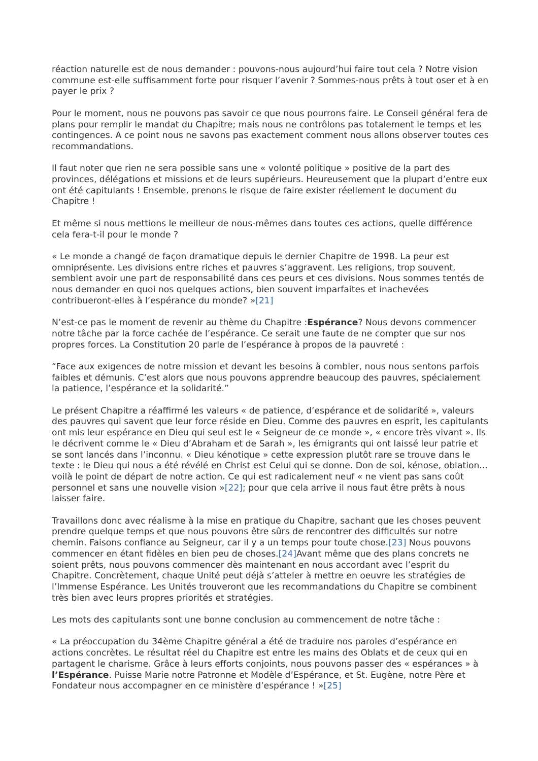réaction naturelle est de nous demander : pouvons-nous aujourd’hui faire tout cela ? Notre vision commune est-elle suffisamment forte pour risquer l’avenir ? Sommes-nous prêts à tout oser et à en payer le prix ?
Pour le moment, nous ne pouvons pas savoir ce que nous pourrons faire. Le Conseil général fera de plans pour remplir le mandat du Chapitre; mais nous ne contrôlons pas totalement le temps et les contingences. A ce point nous ne savons pas exactement comment nous allons observer toutes ces recommandations.
Il faut noter que rien ne sera possible sans une « volonté politique » positive de la part des provinces, délégations et missions et de leurs supérieurs. Heureusement que la plupart d’entre eux ont été capitulants ! Ensemble, prenons le risque de faire exister réellement le document du Chapitre !
Et même si nous mettions le meilleur de nous-mêmes dans toutes ces actions, quelle différence cela fera-t-il pour le monde ?
« Le monde a changé de façon dramatique depuis le dernier Chapitre de 1998. La peur est omniprésente. Les divisions entre riches et pauvres s’aggravent. Les religions, trop souvent, semblent avoir une part de responsabilité dans ces peurs et ces divisions. Nous sommes tentés de nous demander en quoi nos quelques actions, bien souvent imparfaites et inachevées contribueront-elles à l’espérance du monde? »[21]
N’est-ce pas le moment de revenir au thème du Chapitre :Espérance? Nous devons commencer notre tâche par la force cachée de l’espérance. Ce serait une faute de ne compter que sur nos propres forces. La Constitution 20 parle de l’espérance à propos de la pauvreté :
“Face aux exigences de notre mission et devant les besoins à combler, nous nous sentons parfois faibles et démunis. C’est alors que nous pouvons apprendre beaucoup des pauvres, spécialement la patience, l’espérance et la solidarité.”
Le présent Chapitre a réaffirmé les valeurs « de patience, d’espérance et de solidarité », valeurs des pauvres qui savent que leur force réside en Dieu. Comme des pauvres en esprit, les capitulants ont mis leur espérance en Dieu qui seul est le « Seigneur de ce monde », « encore très vivant ». Ils le décrivent comme le « Dieu d’Abraham et de Sarah », les émigrants qui ont laissé leur patrie et se sont lancés dans l’inconnu. « Dieu kénotique » cette expression plutôt rare se trouve dans le texte : le Dieu qui nous a été révélé en Christ est Celui qui se donne. Don de soi, kénose, oblation... voilà le point de départ de notre action. Ce qui est radicalement neuf « ne vient pas sans coût personnel et sans une nouvelle vision »[22]; pour que cela arrive il nous faut être prêts à nous laisser faire.
Travaillons donc avec réalisme à la mise en pratique du Chapitre, sachant que les choses peuvent prendre quelque temps et que nous pouvons être sûrs de rencontrer des difficultés sur notre chemin. Faisons confiance au Seigneur, car il y a un temps pour toute chose.[23] Nous pouvons commencer en étant fidèles en bien peu de choses.[24] Avant même que des plans concrets ne soient prêts, nous pouvons commencer dès maintenant en nous accordant avec l’esprit du Chapitre. Concrètement, chaque Unité peut déjà s’atteler à mettre en oeuvre les stratégies de l’Immense Espérance. Les Unités trouveront que les recommandations du Chapitre se combinent très bien avec leurs propres priorités et stratégies.
Les mots des capitulants sont une bonne conclusion au commencement de notre tâche :
« La préoccupation du 34ème Chapitre général a été de traduire nos paroles d’espérance en actions concrètes. Le résultat réel du Chapitre est entre les mains des Oblats et de ceux qui en partagent le charisme. Grâce à leurs efforts conjoints, nous pouvons passer des « espérances » à l’Espérance. Puisse Marie notre Patronne et Modèle d’Espérance, et St. Eugène, notre Père et Fondateur nous accompagner en ce ministère d’espérance ! »[25]